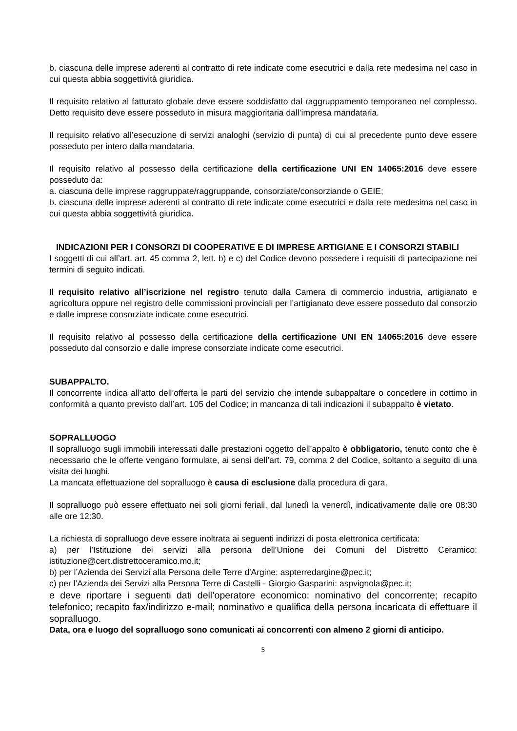b. ciascuna delle imprese aderenti al contratto di rete indicate come esecutrici e dalla rete medesima nel caso in cui questa abbia soggettività giuridica.
Il requisito relativo al fatturato globale deve essere soddisfatto dal raggruppamento temporaneo nel complesso. Detto requisito deve essere posseduto in misura maggioritaria dall’impresa mandataria.
Il requisito relativo all’esecuzione di servizi analoghi (servizio di punta) di cui al precedente punto deve essere posseduto per intero dalla mandataria.
Il requisito relativo al possesso della certificazione della certificazione UNI EN 14065:2016 deve essere posseduto da:
a. ciascuna delle imprese raggruppate/raggruppande, consorziate/consorziande o GEIE;
b. ciascuna delle imprese aderenti al contratto di rete indicate come esecutrici e dalla rete medesima nel caso in cui questa abbia soggettività giuridica.
INDICAZIONI PER I CONSORZI DI COOPERATIVE E DI IMPRESE ARTIGIANE E I CONSORZI STABILI
I soggetti di cui all’art. art. 45 comma 2, lett. b) e c) del Codice devono possedere i requisiti di partecipazione nei termini di seguito indicati.
Il requisito relativo all’iscrizione nel registro tenuto dalla Camera di commercio industria, artigianato e agricoltura oppure nel registro delle commissioni provinciali per l’artigianato deve essere posseduto dal consorzio e dalle imprese consorziate indicate come esecutrici.
Il requisito relativo al possesso della certificazione della certificazione UNI EN 14065:2016 deve essere posseduto dal consorzio e dalle imprese consorziate indicate come esecutrici.
SUBAPPALTO.
Il concorrente indica all’atto dell’offerta le parti del servizio che intende subappaltare o concedere in cottimo in conformità a quanto previsto dall’art. 105 del Codice; in mancanza di tali indicazioni il subappalto è vietato.
SOPRALLUOGO
Il sopralluogo sugli immobili interessati dalle prestazioni oggetto dell’appalto è obbligatorio, tenuto conto che è necessario che le offerte vengano formulate, ai sensi dell’art. 79, comma 2 del Codice, soltanto a seguito di una visita dei luoghi.
La mancata effettuazione del sopralluogo è causa di esclusione dalla procedura di gara.
Il sopralluogo può essere effettuato nei soli giorni feriali, dal lunedì la venerdì, indicativamente dalle ore 08:30 alle ore 12:30.
La richiesta di sopralluogo deve essere inoltrata ai seguenti indirizzi di posta elettronica certificata:
a) per l’Istituzione dei servizi alla persona dell’Unione dei Comuni del Distretto Ceramico: istituzione@cert.distrettoceramico.mo.it;
b) per l’Azienda dei Servizi alla Persona delle Terre d'Argine: aspterredargine@pec.it;
c) per l’Azienda dei Servizi alla Persona Terre di Castelli - Giorgio Gasparini: aspvignola@pec.it;
e deve riportare i seguenti dati dell’operatore economico: nominativo del concorrente; recapito telefonico; recapito fax/indirizzo e-mail; nominativo e qualifica della persona incaricata di effettuare il sopralluogo.
Data, ora e luogo del sopralluogo sono comunicati ai concorrenti con almeno 2 giorni di anticipo.
5